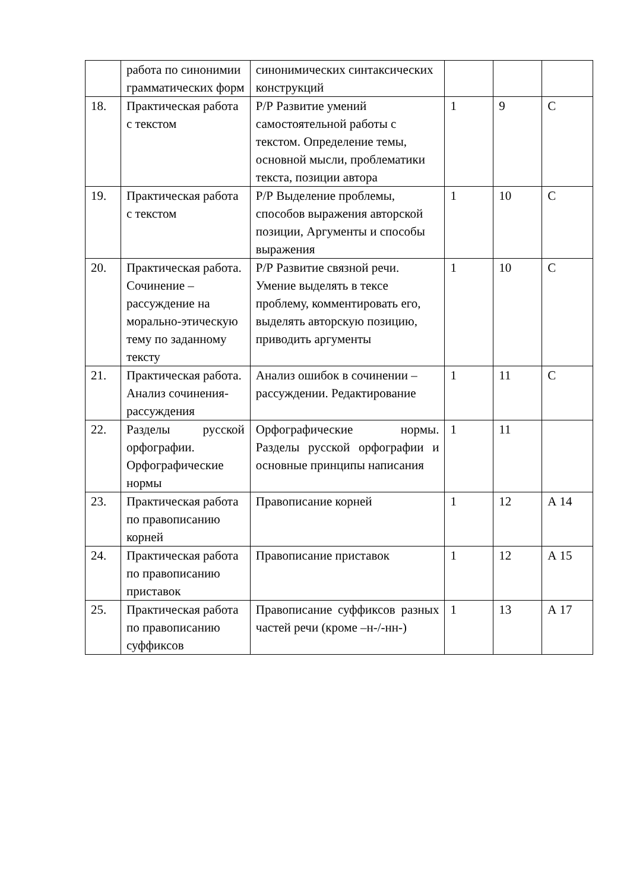| | работа по синонимии грамматических форм | синонимических синтаксических конструкций | | | |
| 18. | Практическая работа с текстом | Р/Р Развитие умений самостоятельной работы с текстом. Определение темы, основной мысли, проблематики текста, позиции автора | 1 | 9 | С |
| 19. | Практическая работа с текстом | Р/Р Выделение проблемы, способов выражения авторской позиции, Аргументы и способы выражения | 1 | 10 | С |
| 20. | Практическая работа. Сочинение – рассуждение на морально-этическую тему по заданному тексту | Р/Р Развитие связной речи. Умение выделять в тексе проблему, комментировать его, выделять авторскую позицию, приводить аргументы | 1 | 10 | С |
| 21. | Практическая работа. Анализ сочинения-рассуждения | Анализ ошибок в сочинении –рассуждении. Редактирование | 1 | 11 | С |
| 22. | Разделы русской орфографии. Орфографические нормы | Орфографические нормы. Разделы русской орфографии и основные принципы написания | 1 | 11 | |
| 23. | Практическая работа по правописанию корней | Правописание корней | 1 | 12 | А 14 |
| 24. | Практическая работа по правописанию приставок | Правописание приставок | 1 | 12 | А 15 |
| 25. | Практическая работа по правописанию суффиксов | Правописание суффиксов разных частей речи (кроме –н-/-нн-) | 1 | 13 | А 17 |